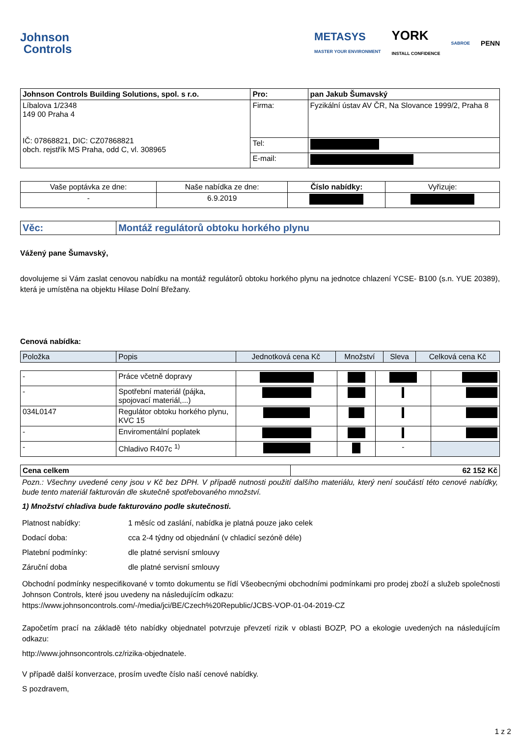Johnson
Controls
METASYS
MASTER YOUR ENVIRONMENT YORK
INSTALL CONFIDENCE SABROE PENN
| Johnson Controls Building Solutions, spol. s r.o. | Pro: | pan Jakub Šumavský |
| Líbalova 1/2348 149 00 Praha 4 IČ: 07868821, DIC: CZ07868821 obch. rejstřík MS Praha, odd C, vl. 308965 | Firma: | Fyzikální ústav AV ČR, Na Slovance 1999/2, Praha 8 |
| | Tel: | |
| | E-mail: | |
| Vaše poptávka ze dne: | Naše nabídka ze dne: | Číslo nabídky: | Vyřizuje: |
| - | 6.9.2019 | | |
| Věc: | Montáž regulátorů obtoku horkého plynu |
Vážený pane Šumavský,
dovolujeme si Vám zaslat cenovou nabídku na montáž regulátorů obtoku horkého plynu na jednotce chlazení YCSE- B100 (s.n. YUE 20389), která je umístěna na objektu Hilase Dolní Břežany.
Cenová nabídka:
| Položka | Popis | Jednotková cena Kč | Množství | Sleva | Celková cena Kč |
| - | Práce včetně dopravy | | | | |
| - | Spotřební materiál (pájka, spojovací materiál,...) | | | | |
| 034L0147 | Regulátor obtoku horkého plynu, KVC 15 | | | | |
| - | Enviromentální poplatek | | | | |
| - | Chladivo R407c <sup>1)</sup> | | | - | |
| Cena celkem | 62 152 Kč |
Pozn.: Všechny uvedené ceny jsou v Kč bez DPH. V případě nutnosti použití dalšího materiálu, který není součástí této cenové nabídky, bude tento materiál fakturován dle skutečně spotřebovaného množství.
1) Množství chladiva bude fakturováno podle skutečnosti.
| Platnost nabídky: | 1 měsíc od zaslání, nabídka je platná pouze jako celek |
| Dodací doba: | cca 2-4 týdny od objednání (v chladicí sezóně déle) |
| Platební podmínky: | dle platné servisní smlouvy |
| Záruční doba | dle platné servisní smlouvy |
Obchodní podmínky nespecifikované v tomto dokumentu se řídí Všeobecnými obchodními podmínkami pro prodej zboží a služeb společnosti Johnson Controls, které jsou uvedeny na následujícím odkazu:
https://www.johnsoncontrols.com/-/media/jci/BE/Czech%20Republic/JCBS-VOP-01-04-2019-CZ
Započetím prací na základě této nabídky objednatel potvrzuje převzetí rizik v oblasti BOZP, PO a ekologie uvedených na následujícím odkazu:
http://www.johnsoncontrols.cz/rizika-objednatele.
V případě další konverzace, prosím uveďte číslo naší cenové nabídky.
S pozdravem,
1 z 2